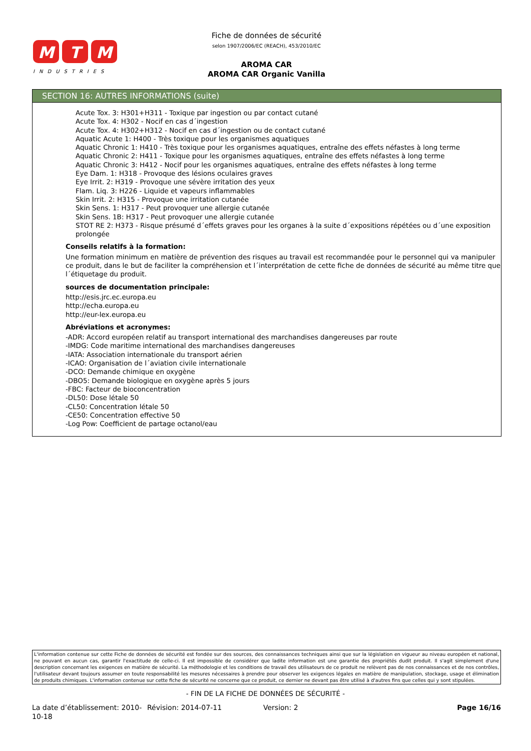M
T
M
INDUSTRIES
Fiche de données de sécurité
selon 1907/2006/EC (REACH), 453/2010/EC
AROMA CAR
AROMA CAR Organic Vanilla
SECTION 16: AUTRES INFORMATIONS (suite)
Acute Tox. 3: H301+H311 - Toxique par ingestion ou par contact cutané
Acute Tox. 4: H302 - Nocif en cas d´ingestion
Acute Tox. 4: H302+H312 - Nocif en cas d´ingestion ou de contact cutané
Aquatic Acute 1: H400 - Très toxique pour les organismes aquatiques
Aquatic Chronic 1: H410 - Très toxique pour les organismes aquatiques, entraîne des effets néfastes à long terme
Aquatic Chronic 2: H411 - Toxique pour les organismes aquatiques, entraîne des effets néfastes à long terme
Aquatic Chronic 3: H412 - Nocif pour les organismes aquatiques, entraîne des effets néfastes à long terme
Eye Dam. 1: H318 - Provoque des lésions oculaires graves
Eye Irrit. 2: H319 - Provoque une sévère irritation des yeux
Flam. Liq. 3: H226 - Liquide et vapeurs inflammables
Skin Irrit. 2: H315 - Provoque une irritation cutanée
Skin Sens. 1: H317 - Peut provoquer une allergie cutanée
Skin Sens. 1B: H317 - Peut provoquer une allergie cutanée
STOT RE 2: H373 - Risque présumé d´effets graves pour les organes à la suite d´expositions répétées ou d´une exposition prolongée
Conseils relatifs à la formation:
Une formation minimum en matière de prévention des risques au travail est recommandée pour le personnel qui va manipuler ce produit, dans le but de faciliter la compréhension et l´interprétation de cette fiche de données de sécurité au même titre que l´étiquetage du produit.
sources de documentation principale:
http://esis.jrc.ec.europa.eu
http://echa.europa.eu
http://eur-lex.europa.eu
Abréviations et acronymes:
-ADR: Accord européen relatif au transport international des marchandises dangereuses par route
-IMDG: Code maritime international des marchandises dangereuses
-IATA: Association internationale du transport aérien
-ICAO: Organisation de l´aviation civile internationale
-DCO: Demande chimique en oxygène
-DBO5: Demande biologique en oxygène après 5 jours
-FBC: Facteur de bioconcentration
-DL50: Dose létale 50
-CL50: Concentration létale 50
-CE50: Concentration effective 50
-Log Pow: Coefficient de partage octanol/eau
L'information contenue sur cette Fiche de données de sécurité est fondée sur des sources, des connaissances techniques ainsi que sur la législation en vigueur au niveau européen et national, ne pouvant en aucun cas, garantir l'exactitude de celle-ci. Il est impossible de considérer que ladite information est une garantie des propriétés dudit produit. Il s'agit simplement d'une description concernant les exigences en matière de sécurité. La méthodologie et les conditions de travail des utilisateurs de ce produit ne relèvent pas de nos connaissances et de nos contrôles, l'utilisateur devant toujours assumer en toute responsabilité les mesures nécessaires à prendre pour observer les exigences légales en matière de manipulation, stockage, usage et élimination de produits chimiques. L'information contenue sur cette fiche de sécurité ne concerne que ce produit, ce dernier ne devant pas être utilisé à d'autres fins que celles qui y sont stipulées.
- FIN DE LA FICHE DE DONNÉES DE SÉCURITÉ -
La date d’établissement: 2010-10-18
Révision: 2014-07-11 Version: 2 Page 16/16